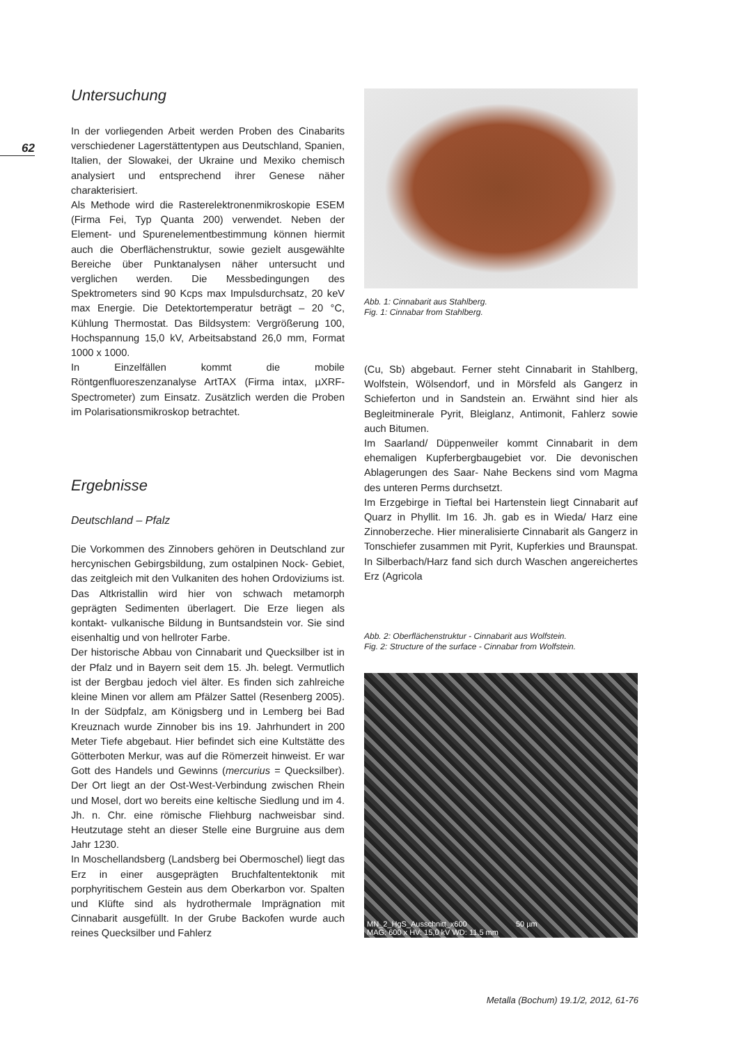62
Untersuchung
In der vorliegenden Arbeit werden Proben des Cinabarits verschiedener Lagerstättentypen aus Deutschland, Spanien, Italien, der Slowakei, der Ukraine und Mexiko chemisch analysiert und entsprechend ihrer Genese näher charakterisiert.
Als Methode wird die Rasterelektronenmikroskopie ESEM (Firma Fei, Typ Quanta 200) verwendet. Neben der Element- und Spurenelementbestimmung können hiermit auch die Oberflächenstruktur, sowie gezielt ausgewählte Bereiche über Punktanalysen näher untersucht und verglichen werden. Die Messbedingungen des Spektrometers sind 90 Kcps max Impulsdurchsatz, 20 keV max Energie. Die Detektortemperatur beträgt – 20 °C, Kühlung Thermostat. Das Bildsystem: Vergrößerung 100, Hochspannung 15,0 kV, Arbeitsabstand 26,0 mm, Format 1000 x 1000.
In Einzelfällen kommt die mobile Röntgenfluoreszenzanalyse ArtTAX (Firma intax, µXRF- Spectrometer) zum Einsatz. Zusätzlich werden die Proben im Polarisationsmikroskop betrachtet.
Ergebnisse
Deutschland – Pfalz
Die Vorkommen des Zinnobers gehören in Deutschland zur hercynischen Gebirgsbildung, zum ostalpinen Nock- Gebiet, das zeitgleich mit den Vulkaniten des hohen Ordoviziums ist. Das Altkristallin wird hier von schwach metamorph geprägten Sedimenten überlagert. Die Erze liegen als kontakt- vulkanische Bildung in Buntsandstein vor. Sie sind eisenhaltig und von hellroter Farbe.
Der historische Abbau von Cinnabarit und Quecksilber ist in der Pfalz und in Bayern seit dem 15. Jh. belegt. Vermutlich ist der Bergbau jedoch viel älter. Es finden sich zahlreiche kleine Minen vor allem am Pfälzer Sattel (Resenberg 2005). In der Südpfalz, am Königsberg und in Lemberg bei Bad Kreuznach wurde Zinnober bis ins 19. Jahrhundert in 200 Meter Tiefe abgebaut. Hier befindet sich eine Kultstätte des Götterboten Merkur, was auf die Römerzeit hinweist. Er war Gott des Handels und Gewinns (mercurius = Quecksilber). Der Ort liegt an der Ost-West-Verbindung zwischen Rhein und Mosel, dort wo bereits eine keltische Siedlung und im 4. Jh. n. Chr. eine römische Fliehburg nachweisbar sind. Heutzutage steht an dieser Stelle eine Burgruine aus dem Jahr 1230.
In Moschellandsberg (Landsberg bei Obermoschel) liegt das Erz in einer ausgeprägten Bruchfaltentektonik mit porphyritischem Gestein aus dem Oberkarbon vor. Spalten und Klüfte sind als hydrothermale Imprägnation mit Cinnabarit ausgefüllt. In der Grube Backofen wurde auch reines Quecksilber und Fahlerz
Abb. 1: Cinnabarit aus Stahlberg.
Fig. 1: Cinnabar from Stahlberg.
(Cu, Sb) abgebaut. Ferner steht Cinnabarit in Stahlberg, Wolfstein, Wölsendorf, und in Mörsfeld als Gangerz in Schieferton und in Sandstein an. Erwähnt sind hier als Begleitminerale Pyrit, Bleiglanz, Antimonit, Fahlerz sowie auch Bitumen.
Im Saarland/ Düppenweiler kommt Cinnabarit in dem ehemaligen Kupferbergbaugebiet vor. Die devonischen Ablagerungen des Saar- Nahe Beckens sind vom Magma des unteren Perms durchsetzt.
Im Erzgebirge in Tieftal bei Hartenstein liegt Cinnabarit auf Quarz in Phyllit. Im 16. Jh. gab es in Wieda/ Harz eine Zinnoberzeche. Hier mineralisierte Cinnabarit als Gangerz in Tonschiefer zusammen mit Pyrit, Kupferkies und Braunspat. In Silberbach/Harz fand sich durch Waschen angereichertes Erz (Agricola
Abb. 2: Oberflächenstruktur - Cinnabarit aus Wolfstein.
Fig. 2: Structure of the surface - Cinnabar from Wolfstein.
MN_2_HgS_Ausschnitt_x600 50 µm
MAG: 600 x HV: 15,0 kV WD: 11,5 mm
Metalla (Bochum) 19.1/2, 2012, 61-76